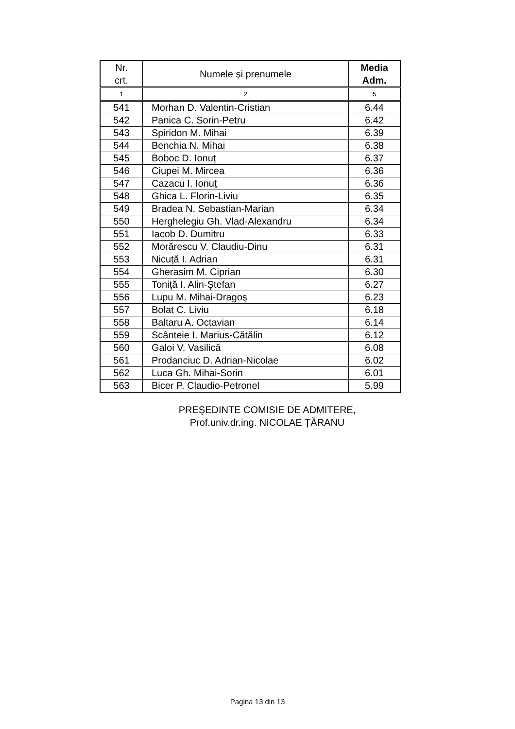| Nr. crt. | Numele şi prenumele | Media Adm. |
| --- | --- | --- |
| 1 | 2 | 5 |
| 541 | Morhan D. Valentin-Cristian | 6.44 |
| 542 | Panica C. Sorin-Petru | 6.42 |
| 543 | Spiridon M. Mihai | 6.39 |
| 544 | Benchia N. Mihai | 6.38 |
| 545 | Boboc D. Ionuț | 6.37 |
| 546 | Ciupei M. Mircea | 6.36 |
| 547 | Cazacu I. Ionuț | 6.36 |
| 548 | Ghica L. Florin-Liviu | 6.35 |
| 549 | Bradea N. Sebastian-Marian | 6.34 |
| 550 | Herghelegiu Gh. Vlad-Alexandru | 6.34 |
| 551 | Iacob D. Dumitru | 6.33 |
| 552 | Morărescu V. Claudiu-Dinu | 6.31 |
| 553 | Nicuță I. Adrian | 6.31 |
| 554 | Gherasim M. Ciprian | 6.30 |
| 555 | Toniță I. Alin-Ştefan | 6.27 |
| 556 | Lupu M. Mihai-Dragoş | 6.23 |
| 557 | Bolat C. Liviu | 6.18 |
| 558 | Baltaru A. Octavian | 6.14 |
| 559 | Scânteie I. Marius-Cătălin | 6.12 |
| 560 | Galoi V. Vasilică | 6.08 |
| 561 | Prodanciuc D. Adrian-Nicolae | 6.02 |
| 562 | Luca Gh. Mihai-Sorin | 6.01 |
| 563 | Bicer P. Claudio-Petronel | 5.99 |
PREŞEDINTE COMISIE DE ADMITERE,
Prof.univ.dr.ing. NICOLAE ȚĂRANU
Pagina 13 din 13